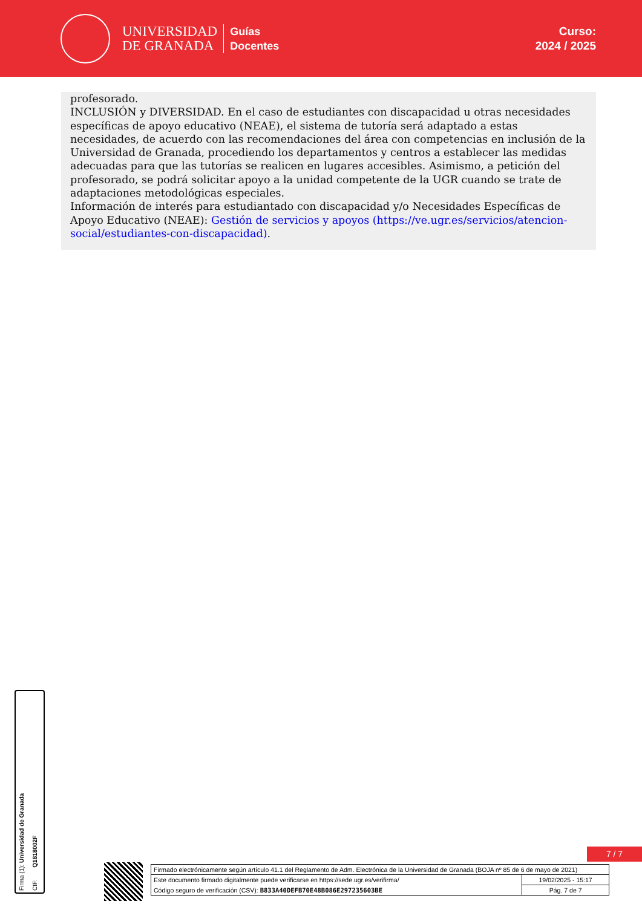UNIVERSIDAD
DE GRANADA
Guías
Docentes
Curso:
2024 / 2025
profesorado.
INCLUSIÓN y DIVERSIDAD. En el caso de estudiantes con discapacidad u otras necesidades específicas de apoyo educativo (NEAE), el sistema de tutoría será adaptado a estas necesidades, de acuerdo con las recomendaciones del área con competencias en inclusión de la Universidad de Granada, procediendo los departamentos y centros a establecer las medidas adecuadas para que las tutorías se realicen en lugares accesibles. Asimismo, a petición del profesorado, se podrá solicitar apoyo a la unidad competente de la UGR cuando se trate de adaptaciones metodológicas especiales.
Información de interés para estudiantado con discapacidad y/o Necesidades Específicas de Apoyo Educativo (NEAE): Gestión de servicios y apoyos (https://ve.ugr.es/servicios/atencion-social/estudiantes-con-discapacidad).
Firma (1): Universidad de Granada CIF: Q1818002F
7 / 7
| Firmado electrónicamente según artículo 41.1 del Reglamento de Adm. Electrónica de la Universidad de Granada (BOJA nº 85 de 6 de mayo de 2021) | |
| Este documento firmado digitalmente puede verificarse en https://sede.ugr.es/verifirma/ | 19/02/2025 - 15:17 |
| Código seguro de verificación (CSV): B833A40DEFB70E48B086E297235603BE | Pág. 7 de 7 |